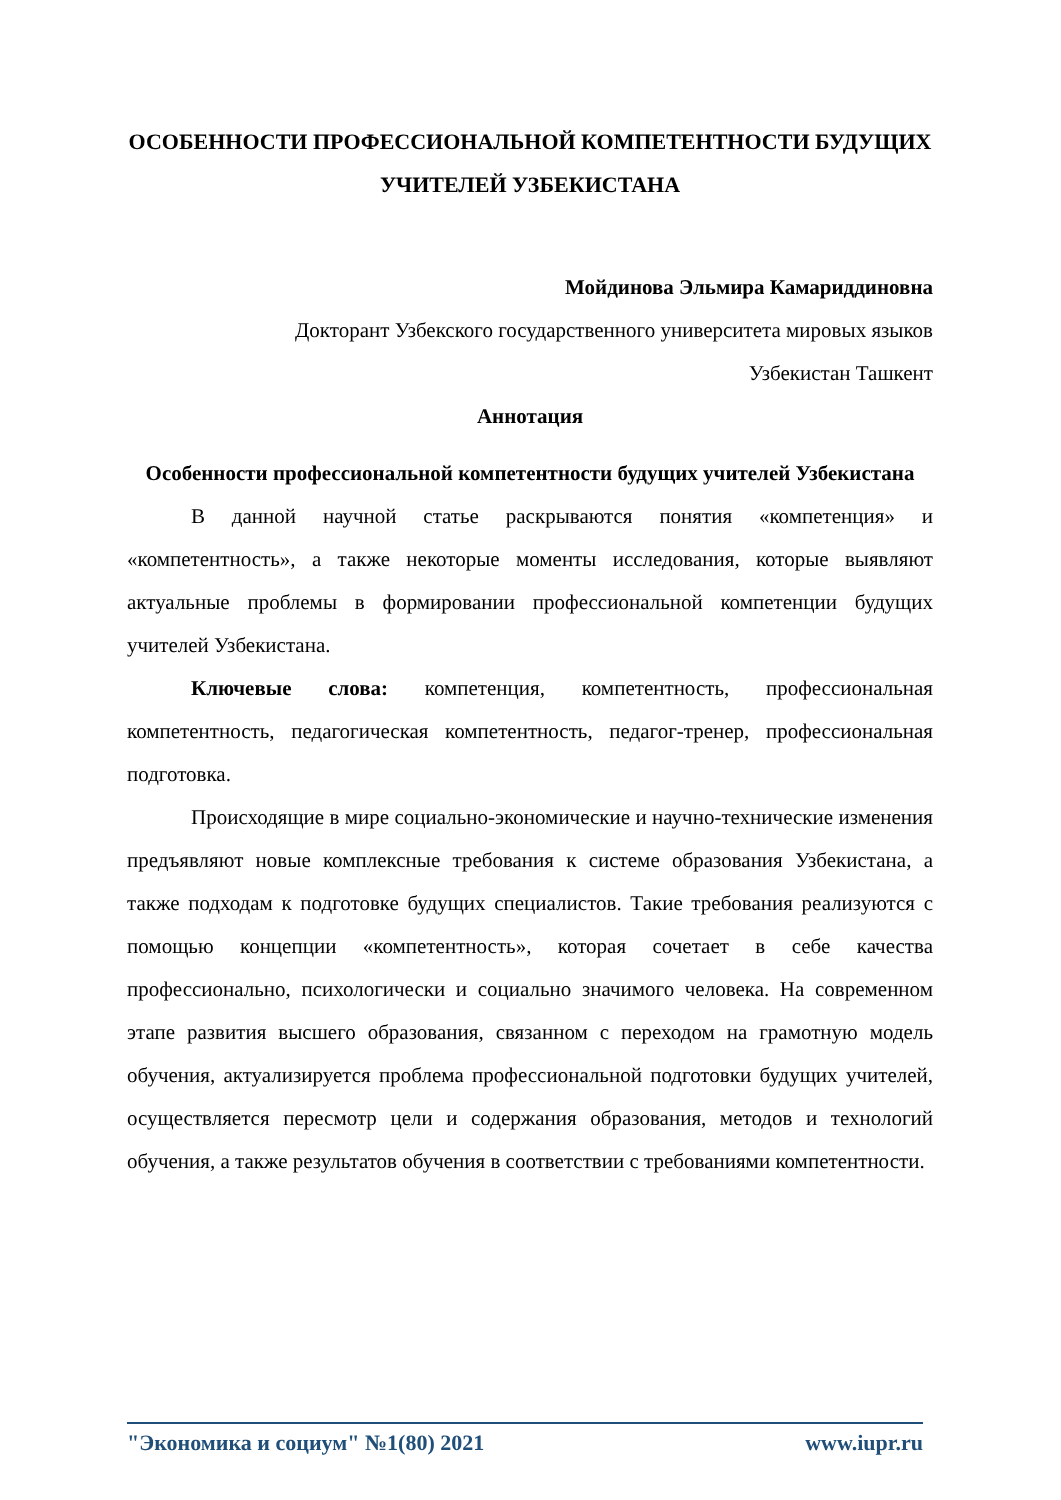ОСОБЕННОСТИ ПРОФЕССИОНАЛЬНОЙ КОМПЕТЕНТНОСТИ БУДУЩИХ УЧИТЕЛЕЙ УЗБЕКИСТАНА
Мойдинова Эльмира Камариддиновна
Докторант Узбекского государственного университета мировых языков
Узбекистан Ташкент
Аннотация
Особенности профессиональной компетентности будущих учителей Узбекистана
В данной научной статье раскрываются понятия «компетенция» и «компетентность», а также некоторые моменты исследования, которые выявляют актуальные проблемы в формировании профессиональной компетенции будущих учителей Узбекистана.
Ключевые слова: компетенция, компетентность, профессиональная компетентность, педагогическая компетентность, педагог-тренер, профессиональная подготовка.
Происходящие в мире социально-экономические и научно-технические изменения предъявляют новые комплексные требования к системе образования Узбекистана, а также подходам к подготовке будущих специалистов. Такие требования реализуются с помощью концепции «компетентность», которая сочетает в себе качества профессионально, психологически и социально значимого человека. На современном этапе развития высшего образования, связанном с переходом на грамотную модель обучения, актуализируется проблема профессиональной подготовки будущих учителей, осуществляется пересмотр цели и содержания образования, методов и технологий обучения, а также результатов обучения в соответствии с требованиями компетентности.
"Экономика и социум" №1(80) 2021 www.iupr.ru